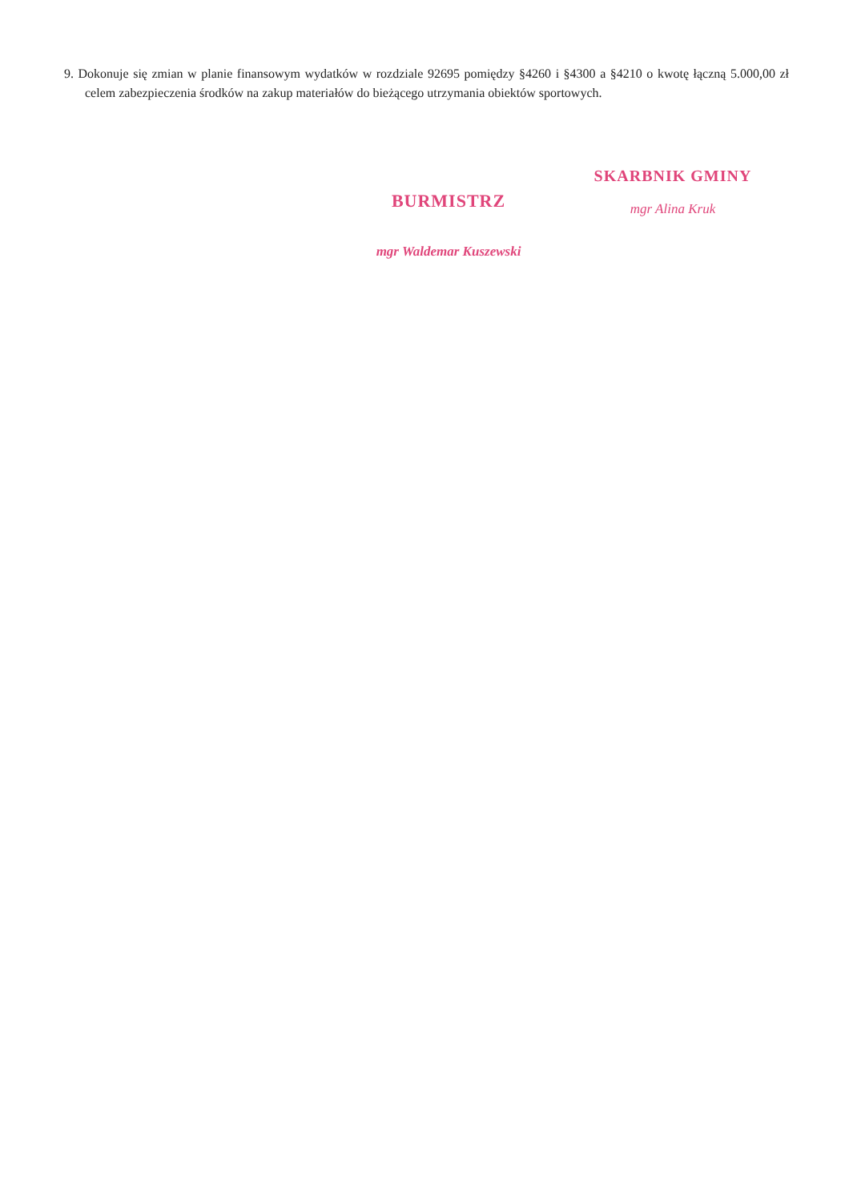9. Dokonuje się zmian w planie finansowym wydatków w rozdziale 92695 pomiędzy §4260 i §4300 a §4210 o kwotę łączną 5.000,00 zł celem zabezpieczenia środków na zakup materiałów do bieżącego utrzymania obiektów sportowych.
BURMISTRZ
mgr Waldemar Kuszewski
SKARBNIK GMINY
mgr Alina Kruk